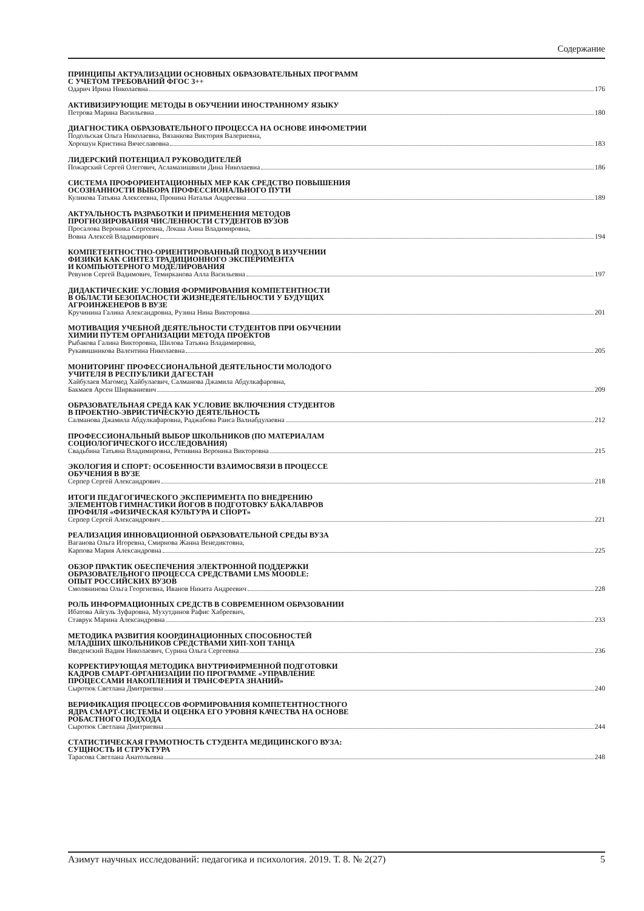Содержание
ПРИНЦИПЫ АКТУАЛИЗАЦИИ ОСНОВНЫХ ОБРАЗОВАТЕЛЬНЫХ ПРОГРАММ
С УЧЕТОМ ТРЕБОВАНИЙ ФГОС 3++
Одарич Ирина Николаевна 176
АКТИВИЗИРУЮЩИЕ МЕТОДЫ В ОБУЧЕНИИ ИНОСТРАННОМУ ЯЗЫКУ
Петрова Марина Васильевна 180
ДИАГНОСТИКА ОБРАЗОВАТЕЛЬНОГО ПРОЦЕССА НА ОСНОВЕ ИНФОМЕТРИИ
Подольская Ольга Николаевна, Вязанкова Виктория Валериевна,
Хорошун Кристина Вячеславовна 183
ЛИДЕРСКИЙ ПОТЕНЦИАЛ РУКОВОДИТЕЛЕЙ
Пожарский Сергей Олегович, Асламазишвили Дина Николаевна 186
СИСТЕМА ПРОФОРИЕНТАЦИОННЫХ МЕР КАК СРЕДСТВО ПОВЫШЕНИЯ
ОСОЗНАННОСТИ ВЫБОРА ПРОФЕССИОНАЛЬНОГО ПУТИ
Куликова Татьяна Алексеевна, Пронина Наталья Андреевна 189
АКТУАЛЬНОСТЬ РАЗРАБОТКИ И ПРИМЕНЕНИЯ МЕТОДОВ
ПРОГНОЗИРОВАНИЯ ЧИСЛЕННОСТИ СТУДЕНТОВ ВУЗОВ
Просалова Вероника Сергеевна, Локша Анна Владимировна,
Вовна Алексей Владимирович 194
КОМПЕТЕНТНОСТНО-ОРИЕНТИРОВАННЫЙ ПОДХОД В ИЗУЧЕНИИ
ФИЗИКИ КАК СИНТЕЗ ТРАДИЦИОННОГО ЭКСПЕРИМЕНТА
И КОМПЬЮТЕРНОГО МОДЕЛИРОВАНИЯ
Ревунов Сергей Вадимович, Темирканова Алла Васильевна 197
ДИДАКТИЧЕСКИЕ УСЛОВИЯ ФОРМИРОВАНИЯ КОМПЕТЕНТНОСТИ
В ОБЛАСТИ БЕЗОПАСНОСТИ ЖИЗНЕДЕЯТЕЛЬНОСТИ У БУДУЩИХ
АГРОИНЖЕНЕРОВ В ВУЗЕ
Кручинина Галина Александровна, Рузина Нина Викторовна 201
МОТИВАЦИЯ УЧЕБНОЙ ДЕЯТЕЛЬНОСТИ СТУДЕНТОВ ПРИ ОБУЧЕНИИ
ХИМИИ ПУТЕМ ОРГАНИЗАЦИИ МЕТОДА ПРОЕКТОВ
Рыбакова Галина Викторовна, Шилова Татьяна Владимировна,
Рукавишникова Валентина Николаевна 205
МОНИТОРИНГ ПРОФЕССИОНАЛЬНОЙ ДЕЯТЕЛЬНОСТИ МОЛОДОГО
УЧИТЕЛЯ В РЕСПУБЛИКИ ДАГЕСТАН
Хайбулаев Магомед Хайбулаевич, Салманова Джамила Абдулкафаровна,
Бакмаев Арсен Ширваниевич 209
ОБРАЗОВАТЕЛЬНАЯ СРЕДА КАК УСЛОВИЕ ВКЛЮЧЕНИЯ СТУДЕНТОВ
В ПРОЕКТНО-ЭВРИСТИЧЕСКУЮ ДЕЯТЕЛЬНОСТЬ
Салманова Джамила Абдулкафаровна, Раджабова Раиса Валиабдулаевна 212
ПРОФЕССИОНАЛЬНЫЙ ВЫБОР ШКОЛЬНИКОВ (ПО МАТЕРИАЛАМ
СОЦИОЛОГИЧЕСКОГО ИССЛЕДОВАНИЯ)
Свадьбина Татьяна Владимировна, Ретивина Вероника Викторовна 215
ЭКОЛОГИЯ И СПОРТ: ОСОБЕННОСТИ ВЗАИМОСВЯЗИ В ПРОЦЕССЕ
ОБУЧЕНИЯ В ВУЗЕ
Серпер Сергей Александрович 218
ИТОГИ ПЕДАГОГИЧЕСКОГО ЭКСПЕРИМЕНТА ПО ВНЕДРЕНИЮ
ЭЛЕМЕНТОВ ГИМНАСТИКИ ЙОГОВ В ПОДГОТОВКУ БАКАЛАВРОВ
ПРОФИЛЯ «ФИЗИЧЕСКАЯ КУЛЬТУРА И СПОРТ»
Серпер Сергей Александрович 221
РЕАЛИЗАЦИЯ ИННОВАЦИОННОЙ ОБРАЗОВАТЕЛЬНОЙ СРЕДЫ ВУЗА
Ваганова Ольга Игоревна, Смирнова Жанна Венедиктовна,
Карпова Мария Александровна 225
ОБЗОР ПРАКТИК ОБЕСПЕЧЕНИЯ ЭЛЕКТРОННОЙ ПОДДЕРЖКИ
ОБРАЗОВАТЕЛЬНОГО ПРОЦЕССА СРЕДСТВАМИ LMS MOODLE:
ОПЫТ РОССИЙСКИХ ВУЗОВ
Смолянинова Ольга Георгиевна, Иванов Никита Андреевич 228
РОЛЬ ИНФОРМАЦИОННЫХ СРЕДСТВ В СОВРЕМЕННОМ ОБРАЗОВАНИИ
Ибатова Айгуль Зуфаровна, Мухутдинов Рафис Хабреевич,
Ставрук Марина Александровна 233
МЕТОДИКА РАЗВИТИЯ КООРДИНАЦИОННЫХ СПОСОБНОСТЕЙ
МЛАДШИХ ШКОЛЬНИКОВ СРЕДСТВАМИ ХИП-ХОП ТАНЦА
Введенский Вадим Николаевич, Сурина Ольга Сергеевна 236
КОРРЕКТИРУЮЩАЯ МЕТОДИКА ВНУТРИФИРМЕННОЙ ПОДГОТОВКИ
КАДРОВ СМАРТ-ОРГАНИЗАЦИИ ПО ПРОГРАММЕ «УПРАВЛЕНИЕ
ПРОЦЕССАМИ НАКОПЛЕНИЯ И ТРАНСФЕРТА ЗНАНИЙ»
Сыротюк Светлана Дмитриевна 240
ВЕРИФИКАЦИЯ ПРОЦЕССОВ ФОРМИРОВАНИЯ КОМПЕТЕНТНОСТНОГО
ЯДРА СМАРТ-СИСТЕМЫ И ОЦЕНКА ЕГО УРОВНЯ КАЧЕСТВА НА ОСНОВЕ
РОБАСТНОГО ПОДХОДА
Сыротюк Светлана Дмитриевна 244
СТАТИСТИЧЕСКАЯ ГРАМОТНОСТЬ СТУДЕНТА МЕДИЦИНСКОГО ВУЗА:
СУЩНОСТЬ И СТРУКТУРА
Тарасова Светлана Анатольевна 248
Азимут научных исследований: педагогика и психология. 2019. Т. 8. № 2(27) 5